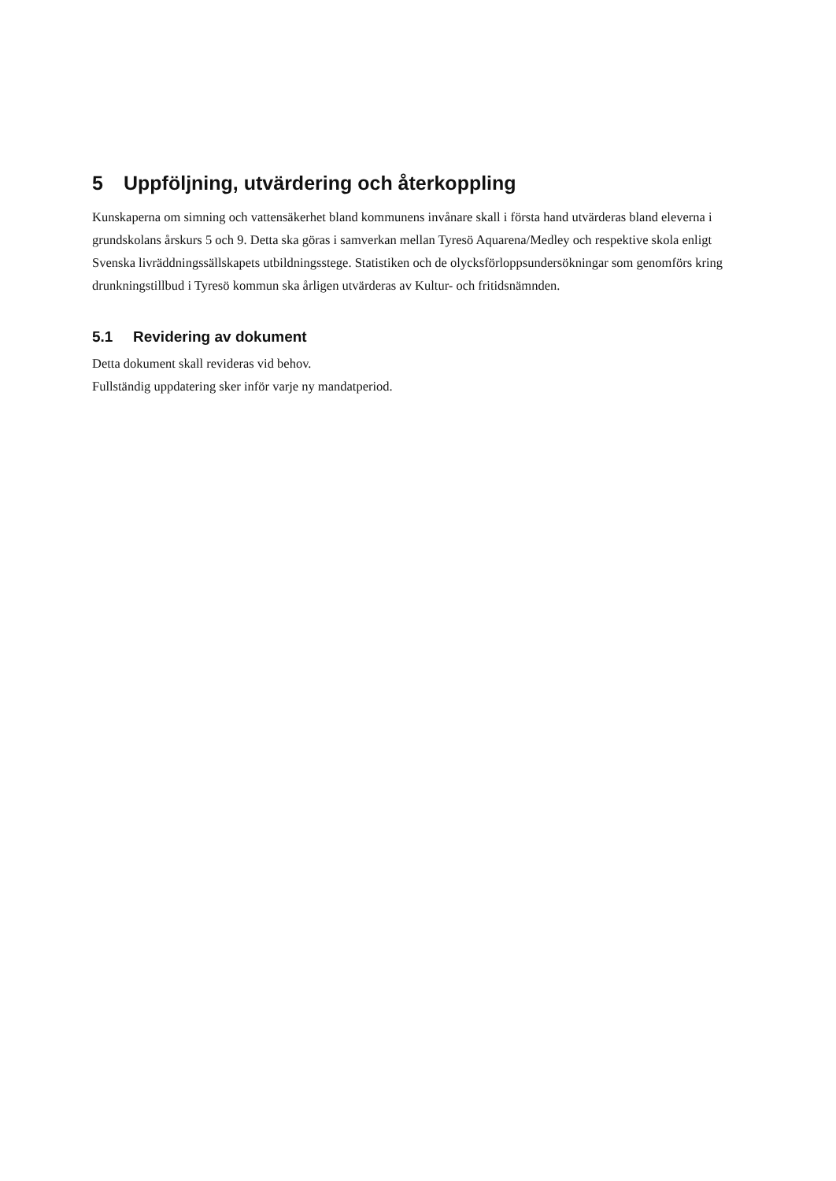5 Uppföljning, utvärdering och återkoppling
Kunskaperna om simning och vattensäkerhet bland kommunens invånare skall i första hand utvärderas bland eleverna i grundskolans årskurs 5 och 9. Detta ska göras i samverkan mellan Tyresö Aquarena/Medley och respektive skola enligt Svenska livräddningssällskapets utbildningsstege. Statistiken och de olycksförloppsundersökningar som genomförs kring drunkningstillbud i Tyresö kommun ska årligen utvärderas av Kultur- och fritidsnämnden.
5.1 Revidering av dokument
Detta dokument skall revideras vid behov.
Fullständig uppdatering sker inför varje ny mandatperiod.